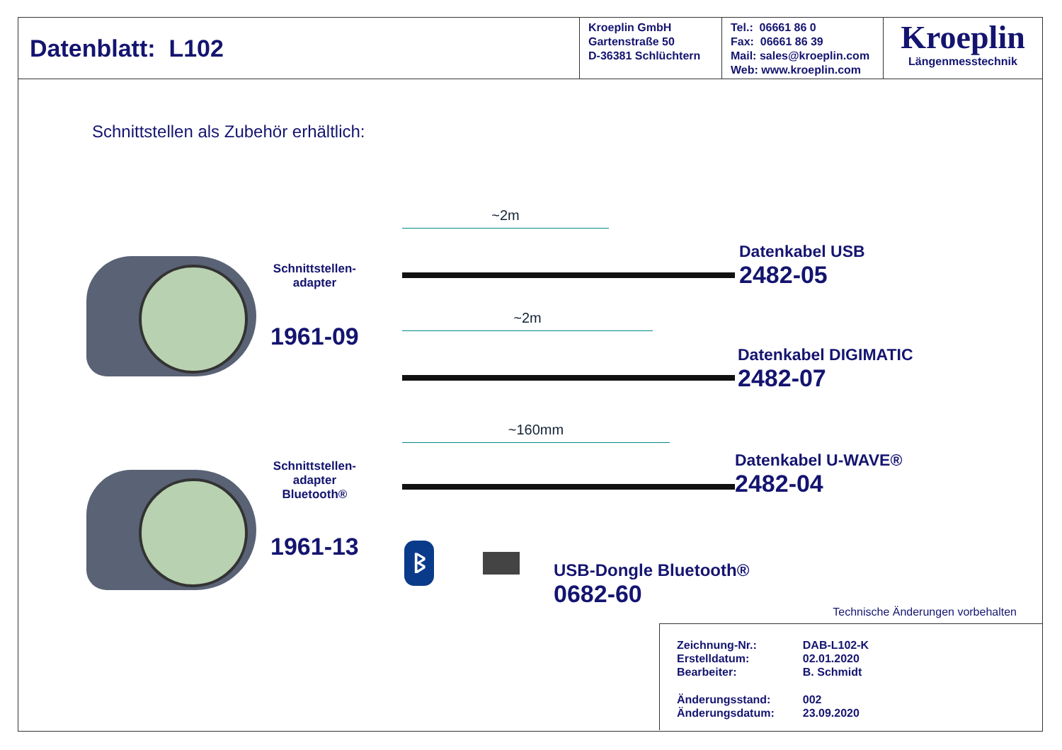Datenblatt: L102 Kroeplin GmbH
Gartenstraße 50
D-36381 Schlüchtern
Tel.: 06661 86 0
Fax: 06661 86 39
Mail: sales@kroeplin.com
Web: www.kroeplin.com
Kroeplin
Längenmesstechnik
Schnittstellen als Zubehör erhältlich:
Schnittstellen-
adapter
1961-09
Schnittstellen-
adapter
Bluetooth®
1961-13
~2m
~2m
~160mm
ᛒ
Datenkabel USB
2482-05
Datenkabel DIGIMATIC
2482-07
Datenkabel U-WAVE®
2482-04
USB-Dongle Bluetooth®
0682-60
Technische Änderungen vorbehalten
| Zeichnung-Nr.: | DAB-L102-K |
| Erstelldatum: | 02.01.2020 |
| Bearbeiter: | B. Schmidt |
| Änderungsstand: | 002 |
| Änderungsdatum: | 23.09.2020 |